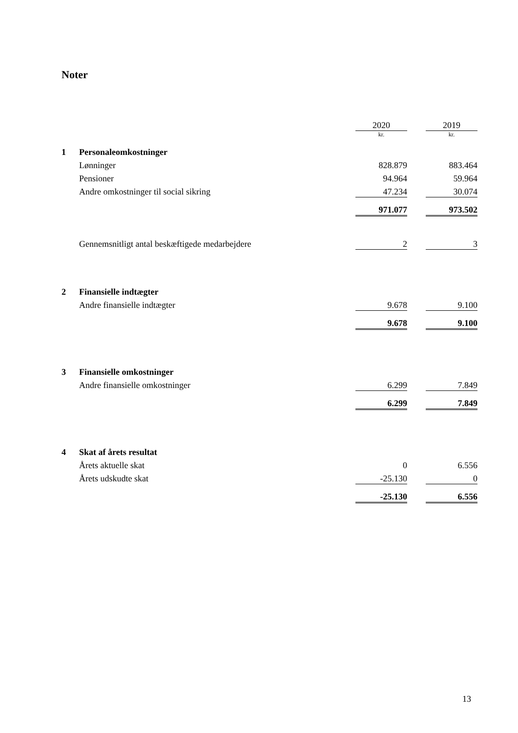Noter
| | | 2020 | | 2019 |
| | | kr. | | kr. |
| 1 | Personaleomkostninger | | | |
| | Lønninger | 828.879 | | 883.464 |
| | Pensioner | 94.964 | | 59.964 |
| | Andre omkostninger til social sikring | 47.234 | | 30.074 |
| | | 971.077 | | 973.502 |
| | Gennemsnitligt antal beskæftigede medarbejdere | 2 | | 3 |
| 2 | Finansielle indtægter | | | |
| | Andre finansielle indtægter | 9.678 | | 9.100 |
| | | 9.678 | | 9.100 |
| 3 | Finansielle omkostninger | | | |
| | Andre finansielle omkostninger | 6.299 | | 7.849 |
| | | 6.299 | | 7.849 |
| 4 | Skat af årets resultat | | | |
| | Årets aktuelle skat | 0 | | 6.556 |
| | Årets udskudte skat | -25.130 | | 0 |
| | | -25.130 | | 6.556 |
13